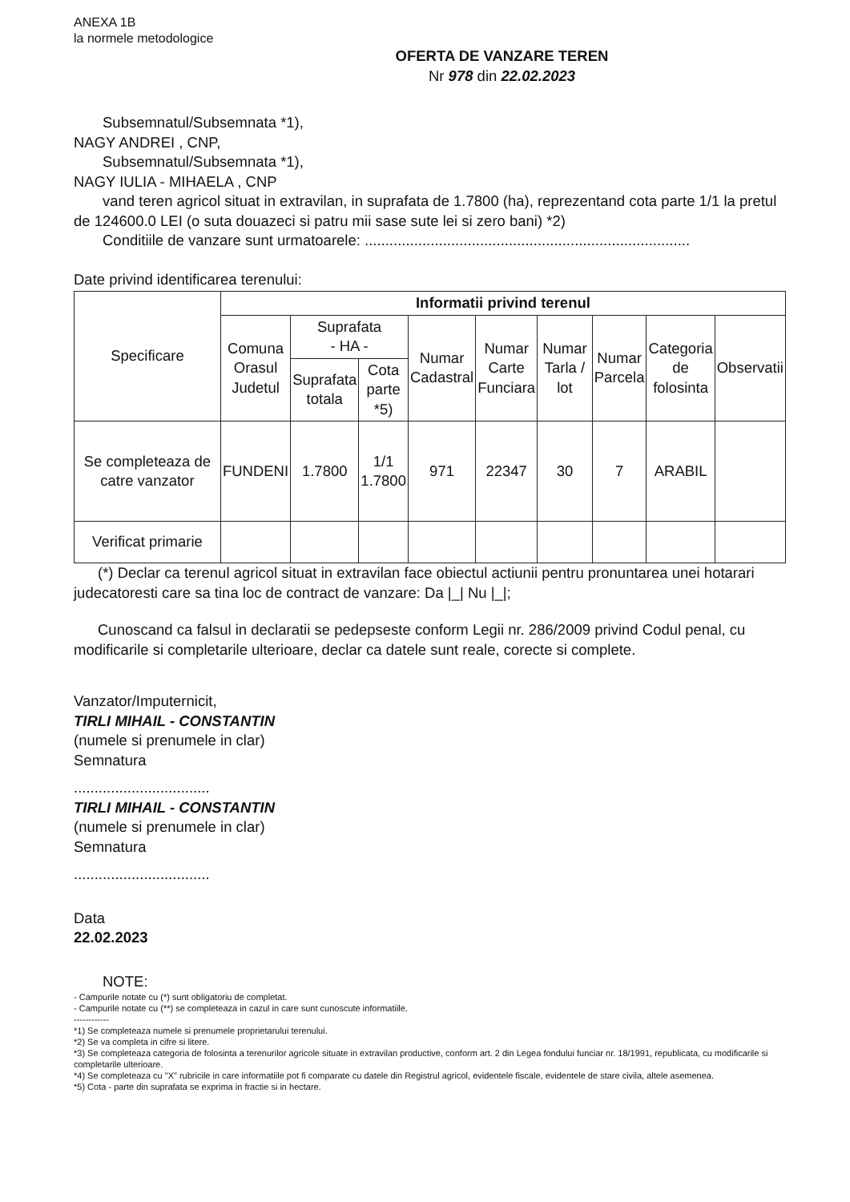ANEXA 1B
la normele metodologice
OFERTA DE VANZARE TEREN
Nr 978 din 22.02.2023
Subsemnatul/Subsemnata *1),
NAGY ANDREI , CNP,
Subsemnatul/Subsemnata *1),
NAGY IULIA - MIHAELA , CNP
vand teren agricol situat in extravilan, in suprafata de 1.7800 (ha), reprezentand cota parte 1/1 la pretul de 124600.0 LEI (o suta douazeci si patru mii sase sute lei si zero bani) *2)
Conditiile de vanzare sunt urmatoarele: ...............................................................................
Date privind identificarea terenului:
| Specificare | Informatii privind terenul | | | | | | | | |
| --- | --- | --- | --- | --- | --- | --- | --- | --- | --- |
| | Comuna Orasul Judetul | Suprafata - HA - | | Numar Cadastral | Numar Carte Funciara | Numar Tarla / lot | Numar Parcela | Categoria de folosinta | Observatii |
| | | Suprafata totala | Cota parte *5) | | | | | | |
| Se completeaza de catre vanzator | FUNDENI | 1.7800 | 1/1 1.7800 | 971 | 22347 | 30 | 7 | ARABIL | |
| Verificat primarie | | | | | | | | | |
(*) Declar ca terenul agricol situat in extravilan face obiectul actiunii pentru pronuntarea unei hotarari judecatoresti care sa tina loc de contract de vanzare: Da |_| Nu |_|;
Cunoscand ca falsul in declaratii se pedepseste conform Legii nr. 286/2009 privind Codul penal, cu modificarile si completarile ulterioare, declar ca datele sunt reale, corecte si complete.
Vanzator/Imputernicit,
TIRLI MIHAIL - CONSTANTIN
(numele si prenumele in clar)
Semnatura
.................................
TIRLI MIHAIL - CONSTANTIN
(numele si prenumele in clar)
Semnatura
.................................
Data
22.02.2023
NOTE:
- Campurile notate cu (*) sunt obligatoriu de completat.
- Campurile notate cu (**) se completeaza in cazul in care sunt cunoscute informatiile.
------------
*1) Se completeaza numele si prenumele proprietarului terenului.
*2) Se va completa in cifre si litere.
*3) Se completeaza categoria de folosinta a terenurilor agricole situate in extravilan productive, conform art. 2 din Legea fondului funciar nr. 18/1991, republicata, cu modificarile si completarile ulterioare.
*4) Se completeaza cu "X" rubricile in care informatiile pot fi comparate cu datele din Registrul agricol, evidentele fiscale, evidentele de stare civila, altele asemenea.
*5) Cota - parte din suprafata se exprima in fractie si in hectare.